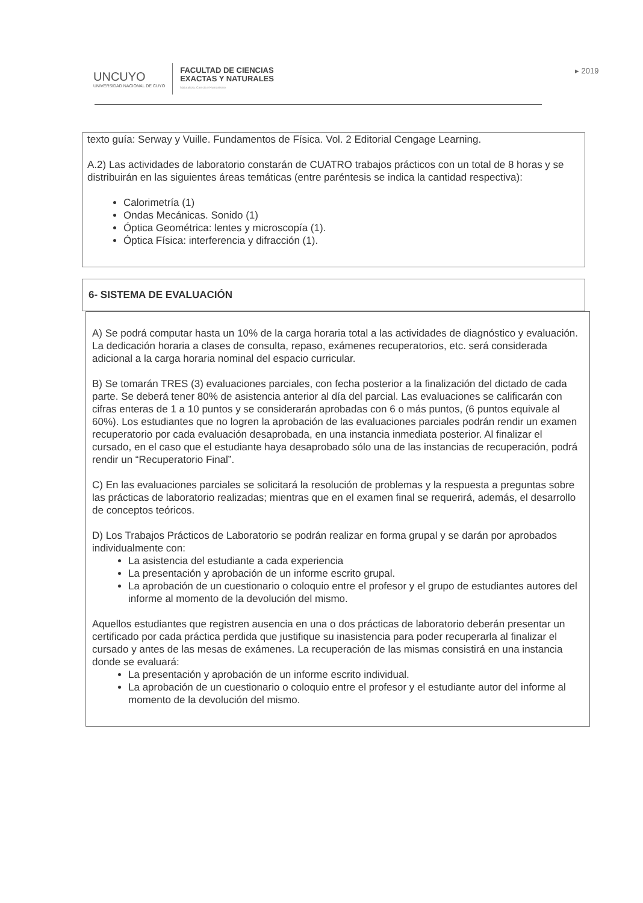UNCUYO
UNIVERSIDAD NACIONAL DE CUYO
FACULTAD DE CIENCIAS
EXACTAS Y NATURALES
Naturaleza, Ciencia y Humanismo
▸ 2019
texto guía: Serway y Vuille. Fundamentos de Física. Vol. 2 Editorial Cengage Learning.
A.2) Las actividades de laboratorio constarán de CUATRO trabajos prácticos con un total de 8 horas y se distribuirán en las siguientes áreas temáticas (entre paréntesis se indica la cantidad respectiva):
Calorimetría (1)
Ondas Mecánicas. Sonido (1)
Óptica Geométrica: lentes y microscopía (1).
Óptica Física: interferencia y difracción (1).
6- SISTEMA DE EVALUACIÓN
A) Se podrá computar hasta un 10% de la carga horaria total a las actividades de diagnóstico y evaluación. La dedicación horaria a clases de consulta, repaso, exámenes recuperatorios, etc. será considerada adicional a la carga horaria nominal del espacio curricular.
B) Se tomarán TRES (3) evaluaciones parciales, con fecha posterior a la finalización del dictado de cada parte. Se deberá tener 80% de asistencia anterior al día del parcial. Las evaluaciones se calificarán con cifras enteras de 1 a 10 puntos y se considerarán aprobadas con 6 o más puntos, (6 puntos equivale al 60%). Los estudiantes que no logren la aprobación de las evaluaciones parciales podrán rendir un examen recuperatorio por cada evaluación desaprobada, en una instancia inmediata posterior. Al finalizar el cursado, en el caso que el estudiante haya desaprobado sólo una de las instancias de recuperación, podrá rendir un “Recuperatorio Final”.
C) En las evaluaciones parciales se solicitará la resolución de problemas y la respuesta a preguntas sobre las prácticas de laboratorio realizadas; mientras que en el examen final se requerirá, además, el desarrollo de conceptos teóricos.
D) Los Trabajos Prácticos de Laboratorio se podrán realizar en forma grupal y se darán por aprobados individualmente con:
La asistencia del estudiante a cada experiencia
La presentación y aprobación de un informe escrito grupal.
La aprobación de un cuestionario o coloquio entre el profesor y el grupo de estudiantes autores del informe al momento de la devolución del mismo.
Aquellos estudiantes que registren ausencia en una o dos prácticas de laboratorio deberán presentar un certificado por cada práctica perdida que justifique su inasistencia para poder recuperarla al finalizar el cursado y antes de las mesas de exámenes. La recuperación de las mismas consistirá en una instancia donde se evaluará:
La presentación y aprobación de un informe escrito individual.
La aprobación de un cuestionario o coloquio entre el profesor y el estudiante autor del informe al momento de la devolución del mismo.